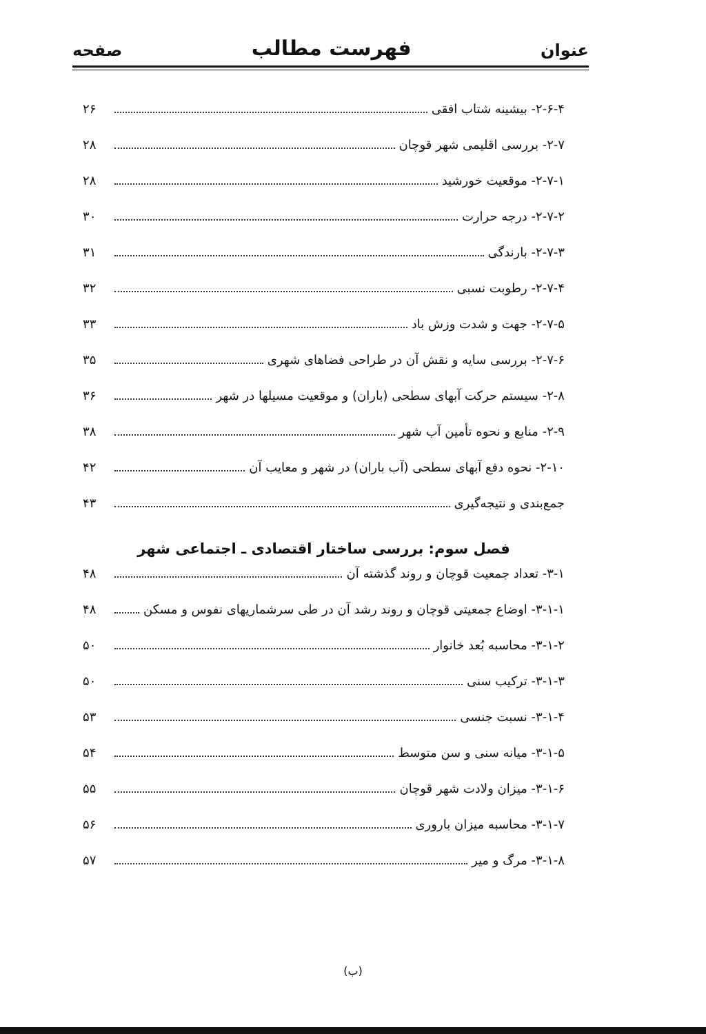عنوان فهرست مطالب صفحه
۲-۶-۴- بیشینه شتاب افقی ۲۶
۲-۷- بررسی اقلیمی شهر قوچان ۲۸
۲-۷-۱- موقعیت خورشید ۲۸
۲-۷-۲- درجه حرارت ۳۰
۲-۷-۳- بارندگی ۳۱
۲-۷-۴- رطوبت نسبی ۳۲
۲-۷-۵- جهت و شدت وزش باد ۳۳
۲-۷-۶- بررسی سایه و نقش آن در طراحی فضاهای شهری ۳۵
۲-۸- سیستم حرکت آبهای سطحی (باران) و موقعیت مسیلها در شهر ۳۶
۲-۹- منابع و نحوه تأمین آب شهر ۳۸
۲-۱۰- نحوه دفع آبهای سطحی (آب باران) در شهر و معایب آن ۴۲
جمع‌بندی و نتیجه‌گیری ۴۳
فصل سوم: بررسی ساختار اقتصادی ـ اجتماعی شهر
۳-۱- تعداد جمعیت قوچان و روند گذشته آن ۴۸
۳-۱-۱- اوضاع جمعیتی قوچان و روند رشد آن در طی سرشماریهای نفوس و مسکن ۴۸
۳-۱-۲- محاسبه بُعد خانوار ۵۰
۳-۱-۳- ترکیب سنی ۵۰
۳-۱-۴- نسبت جنسی ۵۳
۳-۱-۵- میانه سنی و سن متوسط ۵۴
۳-۱-۶- میزان ولادت شهر قوچان ۵۵
۳-۱-۷- محاسبه میزان باروری ۵۶
۳-۱-۸- مرگ و میر ۵۷
(ب)